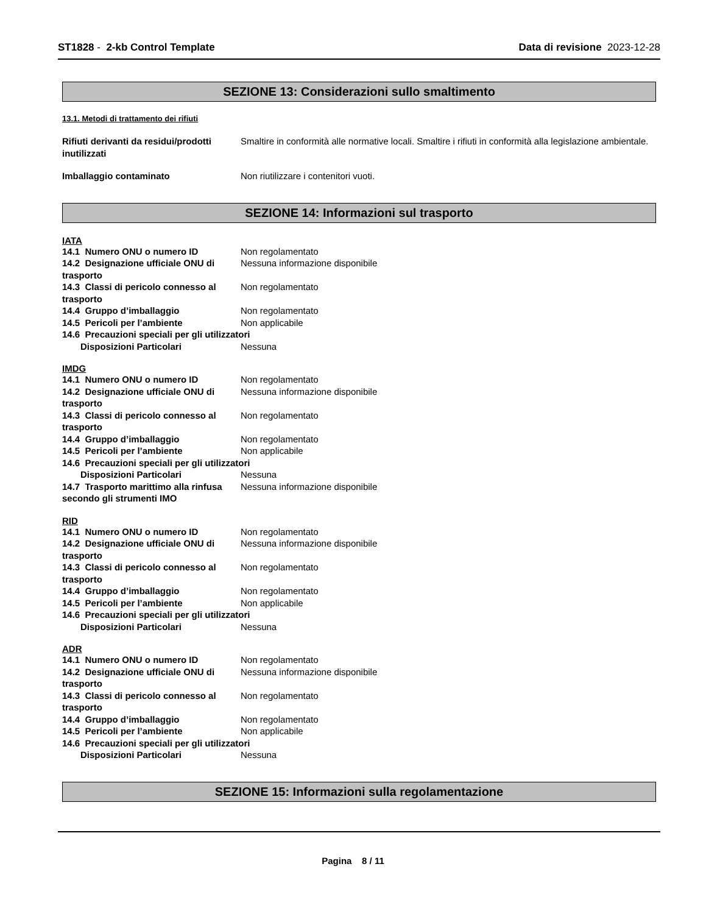ST1828 - 2-kb Control Template
Data di revisione 2023-12-28
SEZIONE 13: Considerazioni sullo smaltimento
13.1. Metodi di trattamento dei rifiuti
Rifiuti derivanti da residui/prodotti inutilizzati
Smaltire in conformità alle normative locali. Smaltire i rifiuti in conformità alla legislazione ambientale.
Imballaggio contaminato Non riutilizzare i contenitori vuoti.
SEZIONE 14: Informazioni sul trasporto
IATA
14.1 Numero ONU o numero ID Non regolamentato
14.2 Designazione ufficiale ONU di trasporto
Nessuna informazione disponibile
14.3 Classi di pericolo connesso al trasporto
Non regolamentato
14.4 Gruppo d’imballaggio Non regolamentato
14.5 Pericoli per l’ambiente Non applicabile
14.6 Precauzioni speciali per gli utilizzatori
Disposizioni Particolari Nessuna
IMDG
14.1 Numero ONU o numero ID Non regolamentato
14.2 Designazione ufficiale ONU di trasporto
Nessuna informazione disponibile
14.3 Classi di pericolo connesso al trasporto
Non regolamentato
14.4 Gruppo d’imballaggio Non regolamentato
14.5 Pericoli per l’ambiente Non applicabile
14.6 Precauzioni speciali per gli utilizzatori
Disposizioni Particolari Nessuna
14.7 Trasporto marittimo alla rinfusa secondo gli strumenti IMO
Nessuna informazione disponibile
RID
14.1 Numero ONU o numero ID Non regolamentato
14.2 Designazione ufficiale ONU di trasporto
Nessuna informazione disponibile
14.3 Classi di pericolo connesso al trasporto
Non regolamentato
14.4 Gruppo d’imballaggio Non regolamentato
14.5 Pericoli per l’ambiente Non applicabile
14.6 Precauzioni speciali per gli utilizzatori
Disposizioni Particolari Nessuna
ADR
14.1 Numero ONU o numero ID Non regolamentato
14.2 Designazione ufficiale ONU di trasporto
Nessuna informazione disponibile
14.3 Classi di pericolo connesso al trasporto
Non regolamentato
14.4 Gruppo d’imballaggio Non regolamentato
14.5 Pericoli per l’ambiente Non applicabile
14.6 Precauzioni speciali per gli utilizzatori
Disposizioni Particolari Nessuna
SEZIONE 15: Informazioni sulla regolamentazione
Pagina 8 / 11